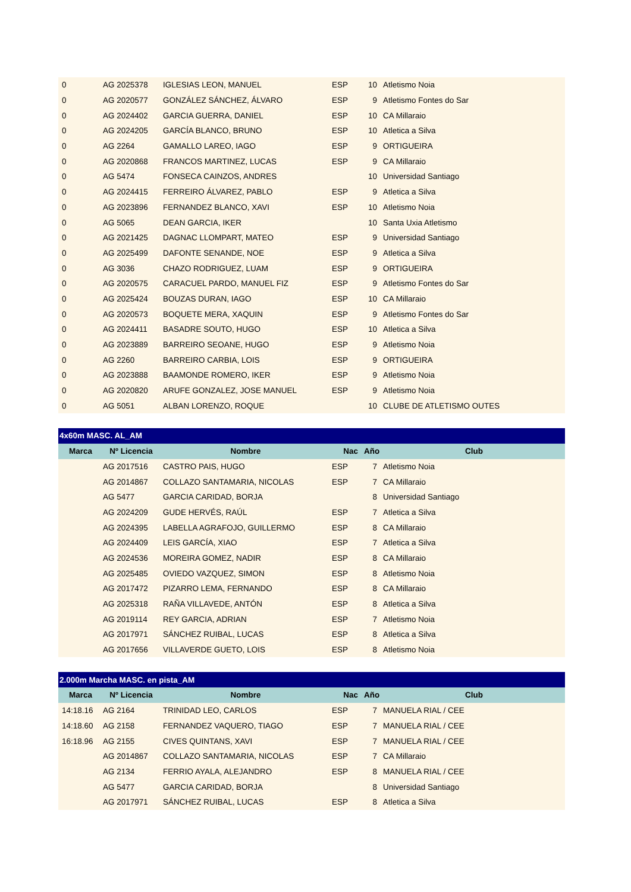| 0 | AG 2025378 | IGLESIAS LEON, MANUEL | ESP | 10 | Atletismo Noia |
| 0 | AG 2020577 | GONZÁLEZ SÁNCHEZ, ÁLVARO | ESP | 9 | Atletismo Fontes do Sar |
| 0 | AG 2024402 | GARCIA GUERRA, DANIEL | ESP | 10 | CA Millaraio |
| 0 | AG 2024205 | GARCÍA BLANCO, BRUNO | ESP | 10 | Atletica a Silva |
| 0 | AG 2264 | GAMALLO LAREO, IAGO | ESP | 9 | ORTIGUEIRA |
| 0 | AG 2020868 | FRANCOS MARTINEZ, LUCAS | ESP | 9 | CA Millaraio |
| 0 | AG 5474 | FONSECA CAINZOS, ANDRES | | 10 | Universidad Santiago |
| 0 | AG 2024415 | FERREIRO ÁLVAREZ, PABLO | ESP | 9 | Atletica a Silva |
| 0 | AG 2023896 | FERNANDEZ BLANCO, XAVI | ESP | 10 | Atletismo Noia |
| 0 | AG 5065 | DEAN GARCIA, IKER | | 10 | Santa Uxia Atletismo |
| 0 | AG 2021425 | DAGNAC LLOMPART, MATEO | ESP | 9 | Universidad Santiago |
| 0 | AG 2025499 | DAFONTE SENANDE, NOE | ESP | 9 | Atletica a Silva |
| 0 | AG 3036 | CHAZO RODRIGUEZ, LUAM | ESP | 9 | ORTIGUEIRA |
| 0 | AG 2020575 | CARACUEL PARDO, MANUEL FIZ | ESP | 9 | Atletismo Fontes do Sar |
| 0 | AG 2025424 | BOUZAS DURAN, IAGO | ESP | 10 | CA Millaraio |
| 0 | AG 2020573 | BOQUETE MERA, XAQUIN | ESP | 9 | Atletismo Fontes do Sar |
| 0 | AG 2024411 | BASADRE SOUTO, HUGO | ESP | 10 | Atletica a Silva |
| 0 | AG 2023889 | BARREIRO SEOANE, HUGO | ESP | 9 | Atletismo Noia |
| 0 | AG 2260 | BARREIRO CARBIA, LOIS | ESP | 9 | ORTIGUEIRA |
| 0 | AG 2023888 | BAAMONDE ROMERO, IKER | ESP | 9 | Atletismo Noia |
| 0 | AG 2020820 | ARUFE GONZALEZ, JOSE MANUEL | ESP | 9 | Atletismo Noia |
| 0 | AG 5051 | ALBAN LORENZO, ROQUE | | 10 | CLUBE DE ATLETISMO OUTES |
| 4x60m MASC. AL_AM | | | | | |
| --- | --- | --- | --- | --- | --- |
| Marca | Nº Licencia | Nombre | Nac | Año | Club |
| | AG 2017516 | CASTRO PAIS, HUGO | ESP | 7 | Atletismo Noia |
| | AG 2014867 | COLLAZO SANTAMARIA, NICOLAS | ESP | 7 | CA Millaraio |
| | AG 5477 | GARCIA CARIDAD, BORJA | | 8 | Universidad Santiago |
| | AG 2024209 | GUDE HERVÉS, RAÚL | ESP | 7 | Atletica a Silva |
| | AG 2024395 | LABELLA AGRAFOJO, GUILLERMO | ESP | 8 | CA Millaraio |
| | AG 2024409 | LEIS GARCÍA, XIAO | ESP | 7 | Atletica a Silva |
| | AG 2024536 | MOREIRA GOMEZ, NADIR | ESP | 8 | CA Millaraio |
| | AG 2025485 | OVIEDO VAZQUEZ, SIMON | ESP | 8 | Atletismo Noia |
| | AG 2017472 | PIZARRO LEMA, FERNANDO | ESP | 8 | CA Millaraio |
| | AG 2025318 | RAÑA VILLAVEDE, ANTÓN | ESP | 8 | Atletica a Silva |
| | AG 2019114 | REY GARCIA, ADRIAN | ESP | 7 | Atletismo Noia |
| | AG 2017971 | SÁNCHEZ RUIBAL, LUCAS | ESP | 8 | Atletica a Silva |
| | AG 2017656 | VILLAVERDE GUETO, LOIS | ESP | 8 | Atletismo Noia |
| 2.000m Marcha MASC. en pista_AM | | | | | |
| --- | --- | --- | --- | --- | --- |
| Marca | Nº Licencia | Nombre | Nac | Año | Club |
| 14:18.16 | AG 2164 | TRINIDAD LEO, CARLOS | ESP | 7 | MANUELA RIAL / CEE |
| 14:18.60 | AG 2158 | FERNANDEZ VAQUERO, TIAGO | ESP | 7 | MANUELA RIAL / CEE |
| 16:18.96 | AG 2155 | CIVES QUINTANS, XAVI | ESP | 7 | MANUELA RIAL / CEE |
| | AG 2014867 | COLLAZO SANTAMARIA, NICOLAS | ESP | 7 | CA Millaraio |
| | AG 2134 | FERRIO AYALA, ALEJANDRO | ESP | 8 | MANUELA RIAL / CEE |
| | AG 5477 | GARCIA CARIDAD, BORJA | | 8 | Universidad Santiago |
| | AG 2017971 | SÁNCHEZ RUIBAL, LUCAS | ESP | 8 | Atletica a Silva |